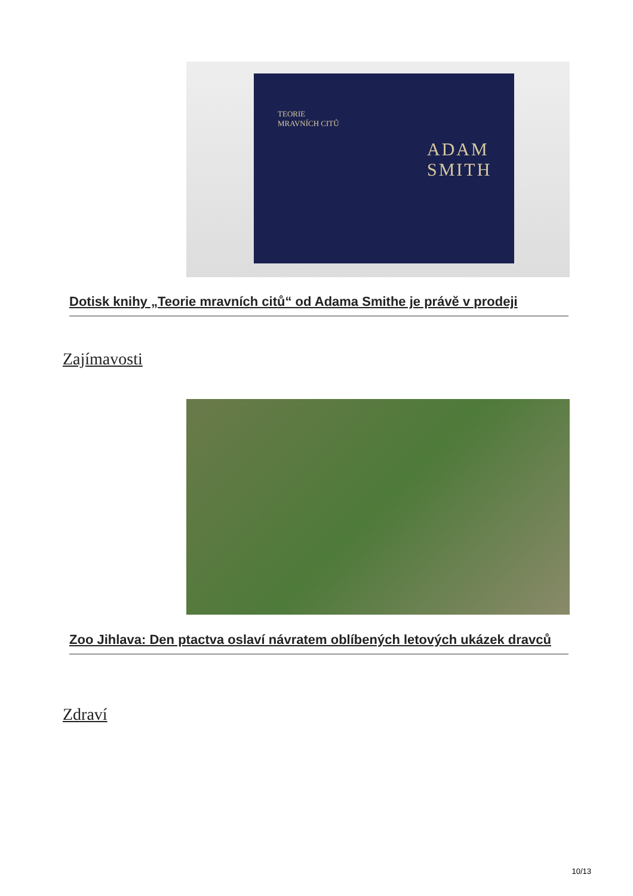ADAM
SMITH
TEORIE
MRAVNÍCH CITŮ
Dotisk knihy „Teorie mravních citů“ od Adama Smithe je právě v prodeji
Zajímavosti
Zoo Jihlava: Den ptactva oslaví návratem oblíbených letových ukázek dravců
Zdraví
10/13